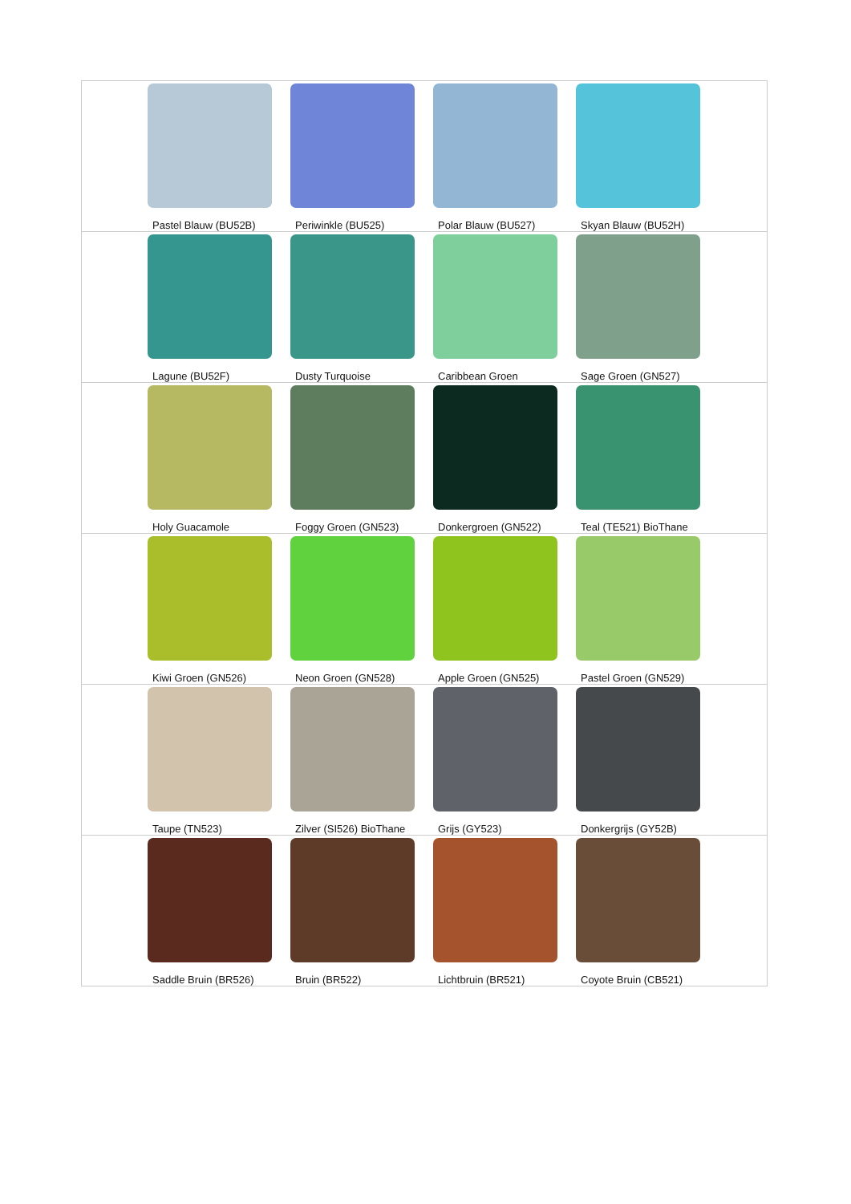| | Pastel Blauw (BU52B) | Periwinkle (BU525) | Polar Blauw (BU527) | Skyan Blauw (BU52H) | |
| | Lagune (BU52F) | Dusty Turquoise | Caribbean Groen | Sage Groen (GN527) | |
| | Holy Guacamole | Foggy Groen (GN523) | Donkergroen (GN522) | Teal (TE521) BioThane | |
| | Kiwi Groen (GN526) | Neon Groen (GN528) | Apple Groen (GN525) | Pastel Groen (GN529) | |
| | Taupe (TN523) | Zilver (SI526) BioThane | Grijs (GY523) | Donkergrijs (GY52B) | |
| | Saddle Bruin (BR526) | Bruin (BR522) | Lichtbruin (BR521) | Coyote Bruin (CB521) | |